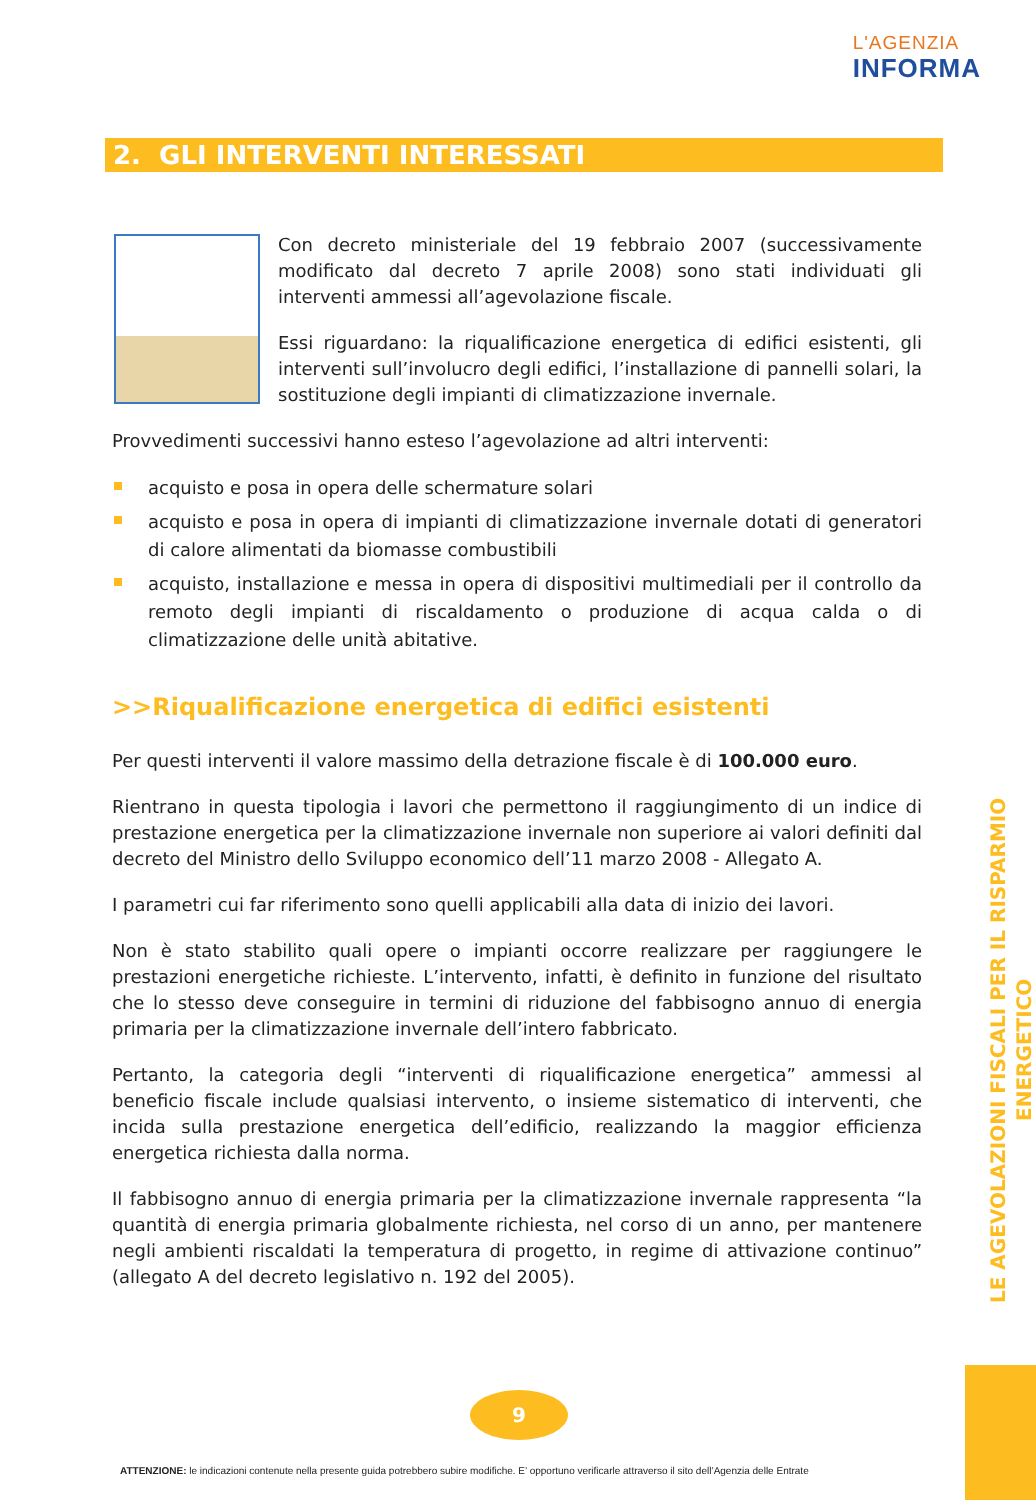L'AGENZIA
INFORMA
2. GLI INTERVENTI INTERESSATI
Con decreto ministeriale del 19 febbraio 2007 (successivamente modificato dal decreto 7 aprile 2008) sono stati individuati gli interventi ammessi all’agevolazione fiscale.
Essi riguardano: la riqualificazione energetica di edifici esistenti, gli interventi sull’involucro degli edifici, l’installazione di pannelli solari, la sostituzione degli impianti di climatizzazione invernale.
Provvedimenti successivi hanno esteso l’agevolazione ad altri interventi:
acquisto e posa in opera delle schermature solari
acquisto e posa in opera di impianti di climatizzazione invernale dotati di generatori di calore alimentati da biomasse combustibili
acquisto, installazione e messa in opera di dispositivi multimediali per il controllo da remoto degli impianti di riscaldamento o produzione di acqua calda o di climatizzazione delle unità abitative.
>>Riqualificazione energetica di edifici esistenti
Per questi interventi il valore massimo della detrazione fiscale è di 100.000 euro.
Rientrano in questa tipologia i lavori che permettono il raggiungimento di un indice di prestazione energetica per la climatizzazione invernale non superiore ai valori definiti dal decreto del Ministro dello Sviluppo economico dell’11 marzo 2008 - Allegato A.
I parametri cui far riferimento sono quelli applicabili alla data di inizio dei lavori.
Non è stato stabilito quali opere o impianti occorre realizzare per raggiungere le prestazioni energetiche richieste. L’intervento, infatti, è definito in funzione del risultato che lo stesso deve conseguire in termini di riduzione del fabbisogno annuo di energia primaria per la climatizzazione invernale dell’intero fabbricato.
Pertanto, la categoria degli “interventi di riqualificazione energetica” ammessi al beneficio fiscale include qualsiasi intervento, o insieme sistematico di interventi, che incida sulla prestazione energetica dell’edificio, realizzando la maggior efficienza energetica richiesta dalla norma.
Il fabbisogno annuo di energia primaria per la climatizzazione invernale rappresenta “la quantità di energia primaria globalmente richiesta, nel corso di un anno, per mantenere negli ambienti riscaldati la temperatura di progetto, in regime di attivazione continuo” (allegato A del decreto legislativo n. 192 del 2005).
LE AGEVOLAZIONI FISCALI PER IL RISPARMIO ENERGETICO
9
ATTENZIONE: le indicazioni contenute nella presente guida potrebbero subire modifiche. E’ opportuno verificarle attraverso il sito dell’Agenzia delle Entrate